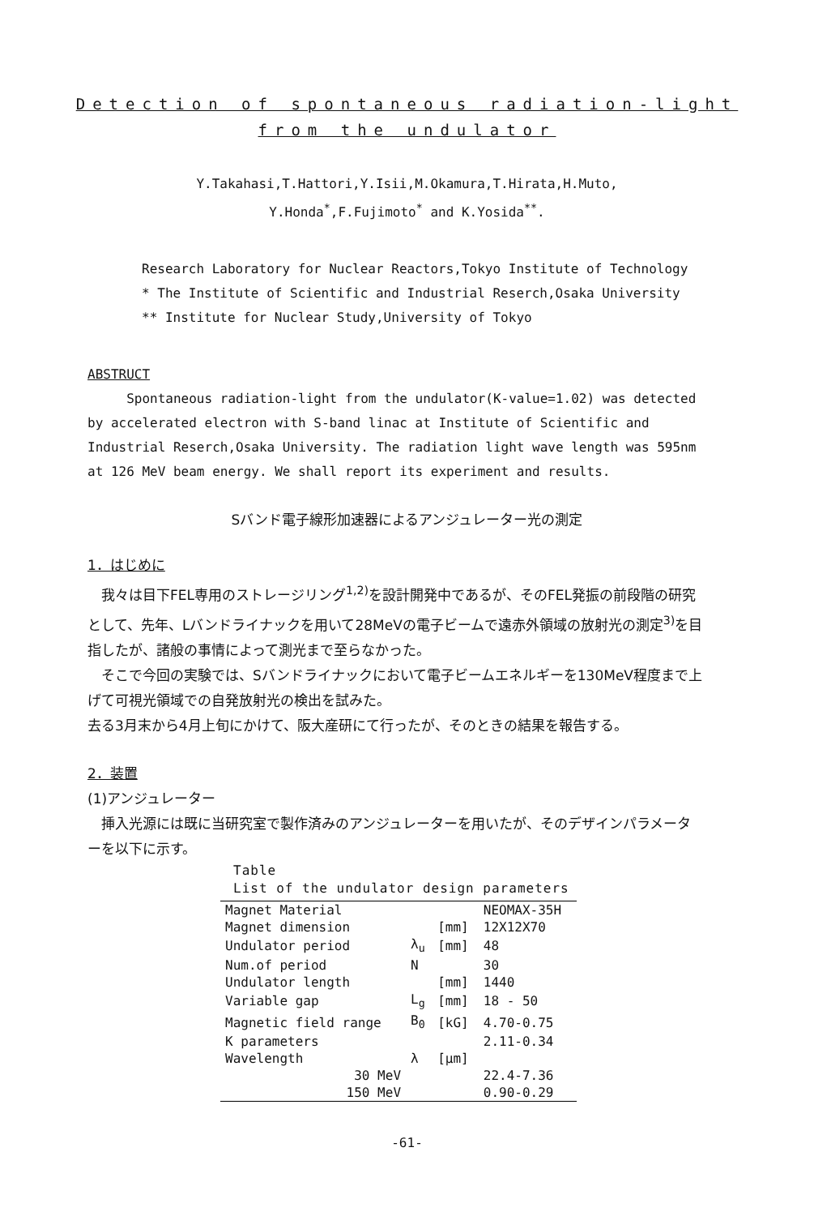Detection of spontaneous radiation-light
from the undulator
Y.Takahasi,T.Hattori,Y.Isii,M.Okamura,T.Hirata,H.Muto,
Y.Honda<sup>*</sup>,F.Fujimoto<sup>*</sup> and K.Yosida<sup>**</sup>.
Research Laboratory for Nuclear Reactors,Tokyo Institute of Technology
* The Institute of Scientific and Industrial Reserch,Osaka University
** Institute for Nuclear Study,University of Tokyo
ABSTRUCT
Spontaneous radiation-light from the undulator(K-value=1.02) was detected by accelerated electron with S-band linac at Institute of Scientific and Industrial Reserch,Osaka University. The radiation light wave length was 595nm at 126 MeV beam energy. We shall report its experiment and results.
Sバンド電子線形加速器によるアンジュレーター光の測定
1．はじめに
　我々は目下FEL専用のストレージリング<sup>1,2)</sup>を設計開発中であるが、そのFEL発振の前段階の研究として、先年、Lバンドライナックを用いて28MeVの電子ビームで遠赤外領域の放射光の測定<sup>3)</sup>を目指したが、諸般の事情によって測光まで至らなかった。
　そこで今回の実験では、Sバンドライナックにおいて電子ビームエネルギーを130MeV程度まで上げて可視光領域での自発放射光の検出を試みた。
去る3月末から4月上旬にかけて、阪大産研にて行ったが、そのときの結果を報告する。
2．装置
(1)アンジュレーター
　挿入光源には既に当研究室で製作済みのアンジュレーターを用いたが、そのデザインパラメーターを以下に示す。
Table
List of the undulator design parameters
| Magnet Material | | | NEOMAX-35H |
| Magnet dimension | | [mm] | 12X12X70 |
| Undulator period | λ<sub>u</sub> | [mm] | 48 |
| Num.of period | N | | 30 |
| Undulator length | | [mm] | 1440 |
| Variable gap | L<sub>g</sub> | [mm] | 18 - 50 |
| Magnetic field range | B<sub>0</sub> | [kG] | 4.70-0.75 |
| K parameters | | | 2.11-0.34 |
| Wavelength | λ | [μm] | |
| 30 MeV | | | 22.4-7.36 |
| 150 MeV | | | 0.90-0.29 |
-61-